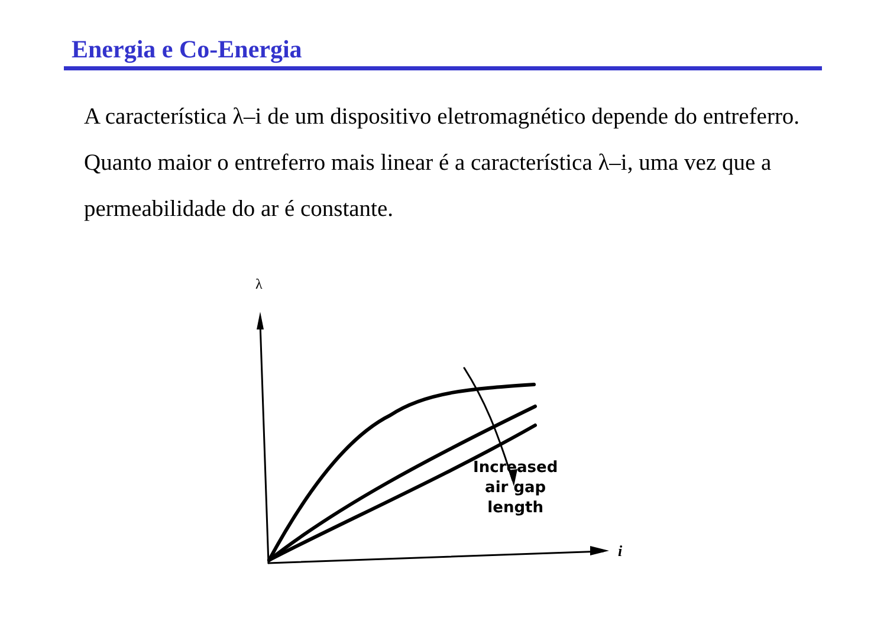Energia e Co-Energia
A característica λ–i de um dispositivo eletromagnético depende do entreferro. Quanto maior o entreferro mais linear é a característica λ–i, uma vez que a permeabilidade do ar é constante.
λ
Increased
air gap
length
i